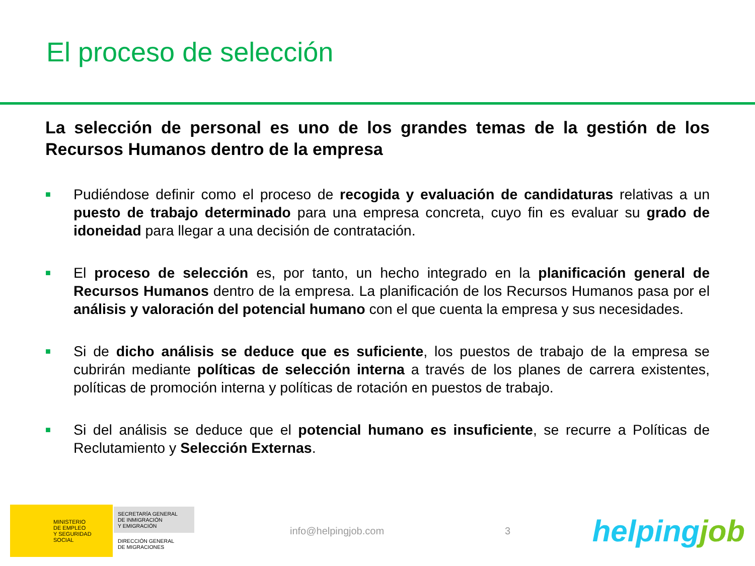El proceso de selección
La selección de personal es uno de los grandes temas de la gestión de los Recursos Humanos dentro de la empresa
■
Pudiéndose definir como el proceso de recogida y evaluación de candidaturas relativas a un puesto de trabajo determinado para una empresa concreta, cuyo fin es evaluar su grado de idoneidad para llegar a una decisión de contratación.
■
El proceso de selección es, por tanto, un hecho integrado en la planificación general de Recursos Humanos dentro de la empresa. La planificación de los Recursos Humanos pasa por el análisis y valoración del potencial humano con el que cuenta la empresa y sus necesidades.
■
Si de dicho análisis se deduce que es suficiente, los puestos de trabajo de la empresa se cubrirán mediante políticas de selección interna a través de los planes de carrera existentes, políticas de promoción interna y políticas de rotación en puestos de trabajo.
■
Si del análisis se deduce que el potencial humano es insuficiente, se recurre a Políticas de Reclutamiento y Selección Externas.
MINISTERIO
DE EMPLEO
Y SEGURIDAD SOCIAL
SECRETARÍA GENERAL
DE INMIGRACIÓN
Y EMIGRACIÓN
DIRECCIÓN GENERAL
DE MIGRACIONES
info@helpingjob.com 3 helping job